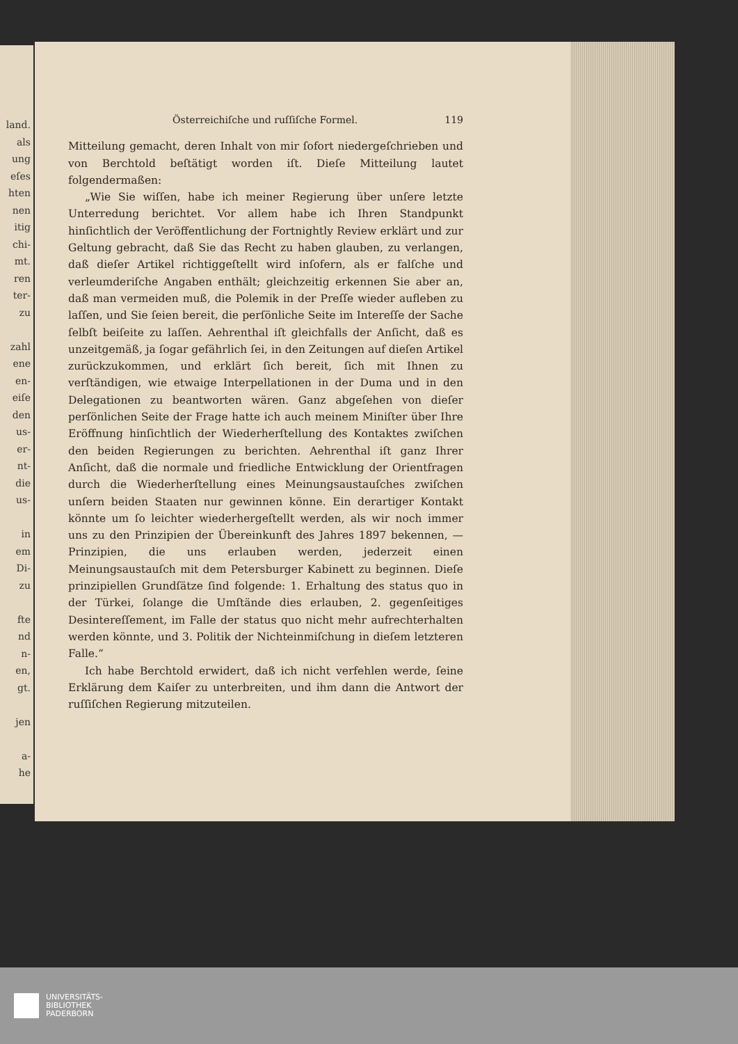land.
als
ung
eſes
hten
nen
itig
chi-
mt.
ren
ter-
zu
zahl
ene
en-
eiſe
den
us-
er-
nt-
die
us-
in
em
Di-
zu
fte
nd
n-
en,
gt.
jen
a-
he
Österreichiſche und ruſſiſche Formel. 119
Mitteilung gemacht, deren Inhalt von mir ſofort niedergeſchrieben und von Berchtold beſtätigt worden iſt. Dieſe Mitteilung lautet folgendermaßen:
„Wie Sie wiſſen, habe ich meiner Regierung über unſere letzte Unterredung berichtet. Vor allem habe ich Ihren Standpunkt hinſichtlich der Veröffentlichung der Fortnightly Review erklärt und zur Geltung gebracht, daß Sie das Recht zu haben glauben, zu verlangen, daß dieſer Artikel richtiggeſtellt wird inſofern, als er falſche und verleumderiſche Angaben enthält; gleichzeitig erkennen Sie aber an, daß man vermeiden muß, die Polemik in der Preſſe wieder aufleben zu laſſen, und Sie ſeien bereit, die perſönliche Seite im Intereſſe der Sache ſelbſt beiſeite zu laſſen. Aehrenthal iſt gleichfalls der Anſicht, daß es unzeitgemäß, ja ſogar gefährlich ſei, in den Zeitungen auf dieſen Artikel zurückzukommen, und erklärt ſich bereit, ſich mit Ihnen zu verſtändigen, wie etwaige Interpellationen in der Duma und in den Delegationen zu beantworten wären. Ganz abgeſehen von dieſer perſönlichen Seite der Frage hatte ich auch meinem Miniſter über Ihre Eröffnung hinſichtlich der Wiederherſtellung des Kontaktes zwiſchen den beiden Regierungen zu berichten. Aehrenthal iſt ganz Ihrer Anſicht, daß die normale und friedliche Entwicklung der Orientfragen durch die Wiederherſtellung eines Meinungsaustauſches zwiſchen unſern beiden Staaten nur gewinnen könne. Ein derartiger Kontakt könnte um ſo leichter wiederhergeſtellt werden, als wir noch immer uns zu den Prinzipien der Übereinkunft des Jahres 1897 bekennen, — Prinzipien, die uns erlauben werden, jederzeit einen Meinungsaustauſch mit dem Petersburger Kabinett zu beginnen. Dieſe prinzipiellen Grundſätze ſind folgende: 1. Erhaltung des status quo in der Türkei, ſolange die Umſtände dies erlauben, 2. gegenſeitiges Desintereſſement, im Falle der status quo nicht mehr aufrechterhalten werden könnte, und 3. Politik der Nichteinmiſchung in dieſem letzteren Falle.“
Ich habe Berchtold erwidert, daß ich nicht verfehlen werde, ſeine Erklärung dem Kaiſer zu unterbreiten, und ihm dann die Antwort der ruſſiſchen Regierung mitzuteilen.
UNIVERSITÄTS-
BIBLIOTHEK
PADERBORN